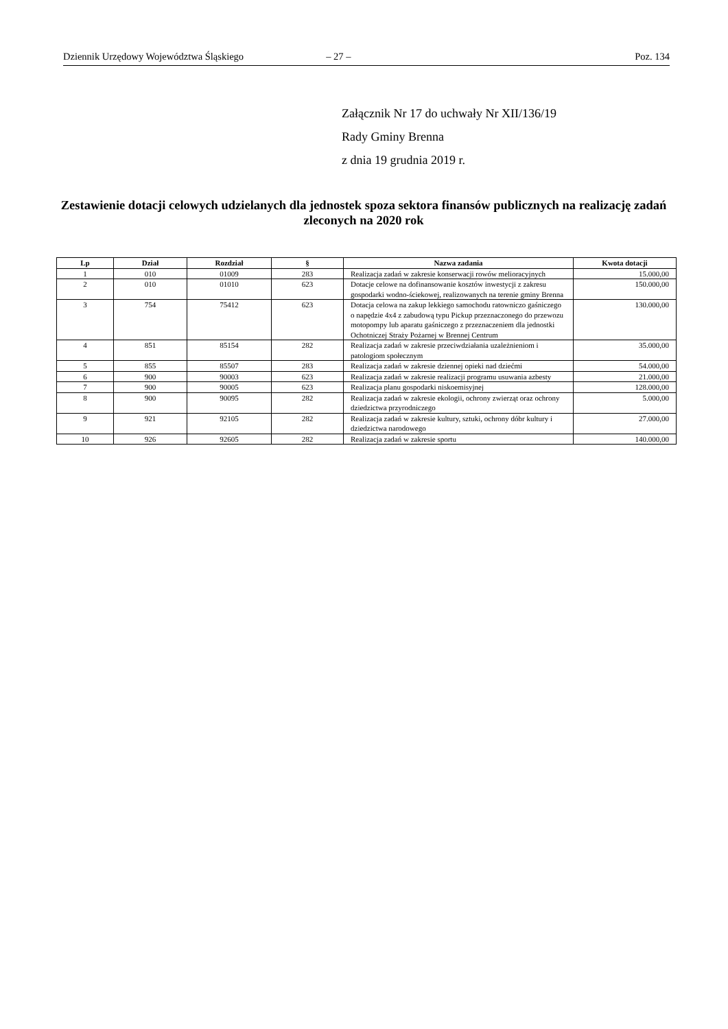Dziennik Urzędowy Województwa Śląskiego – 27 – Poz. 134
Załącznik Nr 17 do uchwały Nr XII/136/19
Rady Gminy Brenna
z dnia 19 grudnia 2019 r.
Zestawienie dotacji celowych udzielanych dla jednostek spoza sektora finansów publicznych na realizację zadań zleconych na 2020 rok
| Lp | Dział | Rozdział | § | Nazwa zadania | Kwota dotacji |
| --- | --- | --- | --- | --- | --- |
| 1 | 010 | 01009 | 283 | Realizacja zadań w zakresie konserwacji rowów melioracyjnych | 15.000,00 |
| 2 | 010 | 01010 | 623 | Dotacje celowe na dofinansowanie kosztów inwestycji z zakresu gospodarki wodno-ściekowej, realizowanych na terenie gminy Brenna | 150.000,00 |
| 3 | 754 | 75412 | 623 | Dotacja celowa na zakup lekkiego samochodu ratowniczo gaśniczego o napędzie 4x4 z zabudową typu Pickup przeznaczonego do przewozu motopompy lub aparatu gaśniczego z przeznaczeniem dla jednostki Ochotniczej Straży Pożarnej w Brennej Centrum | 130.000,00 |
| 4 | 851 | 85154 | 282 | Realizacja zadań w zakresie przeciwdziałania uzależnieniom i patologiom społecznym | 35.000,00 |
| 5 | 855 | 85507 | 283 | Realizacja zadań w zakresie dziennej opieki nad dziećmi | 54.000,00 |
| 6 | 900 | 90003 | 623 | Realizacja zadań w zakresie realizacji programu usuwania azbesty | 21.000,00 |
| 7 | 900 | 90005 | 623 | Realizacja planu gospodarki niskoemisyjnej | 128.000,00 |
| 8 | 900 | 90095 | 282 | Realizacja zadań w zakresie ekologii, ochrony zwierząt oraz ochrony dziedzictwa przyrodniczego | 5.000,00 |
| 9 | 921 | 92105 | 282 | Realizacja zadań w zakresie kultury, sztuki, ochrony dóbr kultury i dziedzictwa narodowego | 27.000,00 |
| 10 | 926 | 92605 | 282 | Realizacja zadań w zakresie sportu | 140.000,00 |